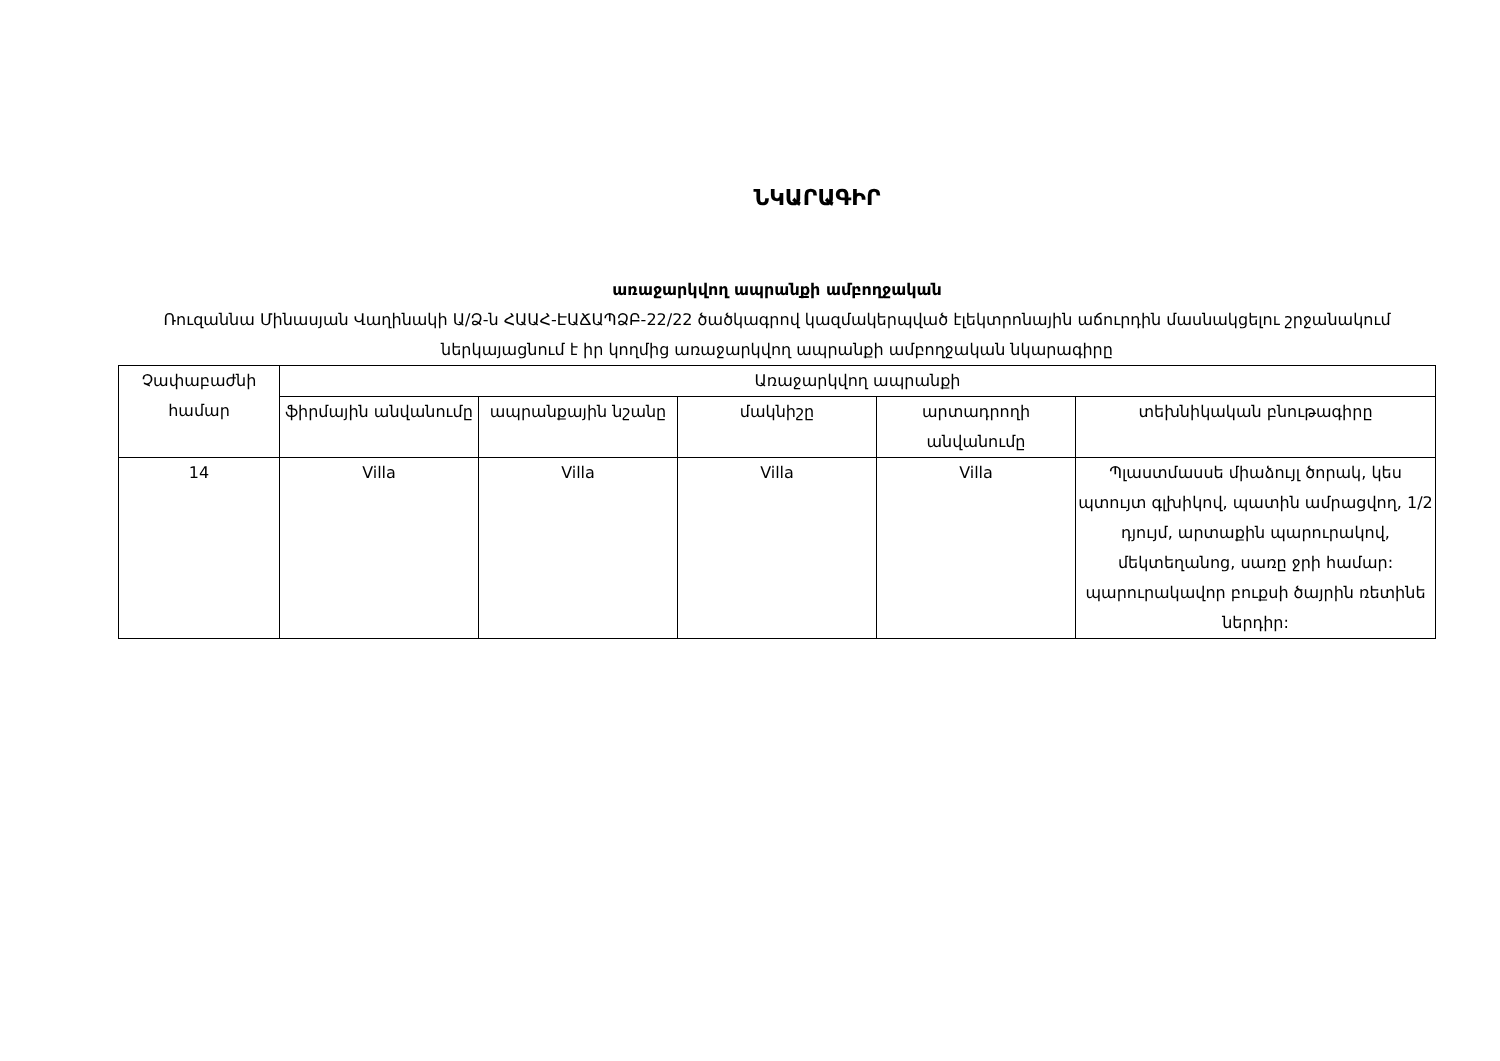ՆԿԱՐԱԳԻՐ
առաջարկվող ապրանքի ամբողջական
Ռուզաննա Մինասյան Վաղինակի Ա/Ձ-ն ՀԱԱՀ-ԷԱՃԱՊՁԲ-22/22 ծածկագրով կազմակերպված էլեկտրոնային աճուրդին մասնակցելու շրջանակում ներկայացնում է իր կողմից առաջարկվող ապրանքի ամբողջական նկարագիրը
| Չափաբաժնի համար | Առաջարկվող ապրանքի | | | | |
| --- | --- | --- | --- | --- | --- |
| | ֆիրմային անվանումը | ապրանքային նշանը | մակնիշը | արտադրողի անվանումը | տեխնիկական բնութագիրը |
| 14 | Villa | Villa | Villa | Villa | Պլաստմասսե միաձույլ ծորակ, կես պտույտ գլխիկով, պատին ամրացվող, 1/2 դյույմ, արտաքին պարուրակով, մեկտեղանոց, սառը ջրի համար: պարուրակավոր բուքսի ծայրին ռետինե ներդիր: |